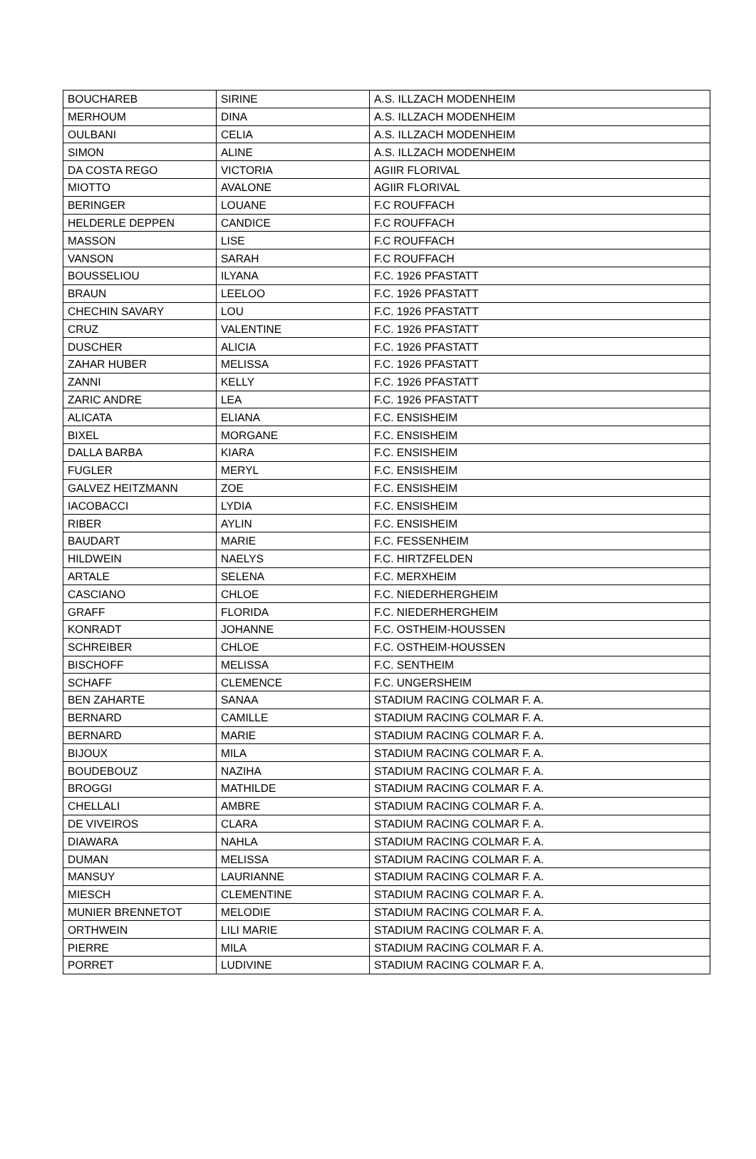| BOUCHAREB | SIRINE | A.S. ILLZACH MODENHEIM |
| MERHOUM | DINA | A.S. ILLZACH MODENHEIM |
| OULBANI | CELIA | A.S. ILLZACH MODENHEIM |
| SIMON | ALINE | A.S. ILLZACH MODENHEIM |
| DA COSTA REGO | VICTORIA | AGIIR FLORIVAL |
| MIOTTO | AVALONE | AGIIR FLORIVAL |
| BERINGER | LOUANE | F.C ROUFFACH |
| HELDERLE DEPPEN | CANDICE | F.C ROUFFACH |
| MASSON | LISE | F.C ROUFFACH |
| VANSON | SARAH | F.C ROUFFACH |
| BOUSSELIOU | ILYANA | F.C. 1926 PFASTATT |
| BRAUN | LEELOO | F.C. 1926 PFASTATT |
| CHECHIN SAVARY | LOU | F.C. 1926 PFASTATT |
| CRUZ | VALENTINE | F.C. 1926 PFASTATT |
| DUSCHER | ALICIA | F.C. 1926 PFASTATT |
| ZAHAR HUBER | MELISSA | F.C. 1926 PFASTATT |
| ZANNI | KELLY | F.C. 1926 PFASTATT |
| ZARIC ANDRE | LEA | F.C. 1926 PFASTATT |
| ALICATA | ELIANA | F.C. ENSISHEIM |
| BIXEL | MORGANE | F.C. ENSISHEIM |
| DALLA BARBA | KIARA | F.C. ENSISHEIM |
| FUGLER | MERYL | F.C. ENSISHEIM |
| GALVEZ HEITZMANN | ZOE | F.C. ENSISHEIM |
| IACOBACCI | LYDIA | F.C. ENSISHEIM |
| RIBER | AYLIN | F.C. ENSISHEIM |
| BAUDART | MARIE | F.C. FESSENHEIM |
| HILDWEIN | NAELYS | F.C. HIRTZFELDEN |
| ARTALE | SELENA | F.C. MERXHEIM |
| CASCIANO | CHLOE | F.C. NIEDERHERGHEIM |
| GRAFF | FLORIDA | F.C. NIEDERHERGHEIM |
| KONRADT | JOHANNE | F.C. OSTHEIM-HOUSSEN |
| SCHREIBER | CHLOE | F.C. OSTHEIM-HOUSSEN |
| BISCHOFF | MELISSA | F.C. SENTHEIM |
| SCHAFF | CLEMENCE | F.C. UNGERSHEIM |
| BEN ZAHARTE | SANAA | STADIUM RACING COLMAR F. A. |
| BERNARD | CAMILLE | STADIUM RACING COLMAR F. A. |
| BERNARD | MARIE | STADIUM RACING COLMAR F. A. |
| BIJOUX | MILA | STADIUM RACING COLMAR F. A. |
| BOUDEBOUZ | NAZIHA | STADIUM RACING COLMAR F. A. |
| BROGGI | MATHILDE | STADIUM RACING COLMAR F. A. |
| CHELLALI | AMBRE | STADIUM RACING COLMAR F. A. |
| DE VIVEIROS | CLARA | STADIUM RACING COLMAR F. A. |
| DIAWARA | NAHLA | STADIUM RACING COLMAR F. A. |
| DUMAN | MELISSA | STADIUM RACING COLMAR F. A. |
| MANSUY | LAURIANNE | STADIUM RACING COLMAR F. A. |
| MIESCH | CLEMENTINE | STADIUM RACING COLMAR F. A. |
| MUNIER BRENNETOT | MELODIE | STADIUM RACING COLMAR F. A. |
| ORTHWEIN | LILI MARIE | STADIUM RACING COLMAR F. A. |
| PIERRE | MILA | STADIUM RACING COLMAR F. A. |
| PORRET | LUDIVINE | STADIUM RACING COLMAR F. A. |